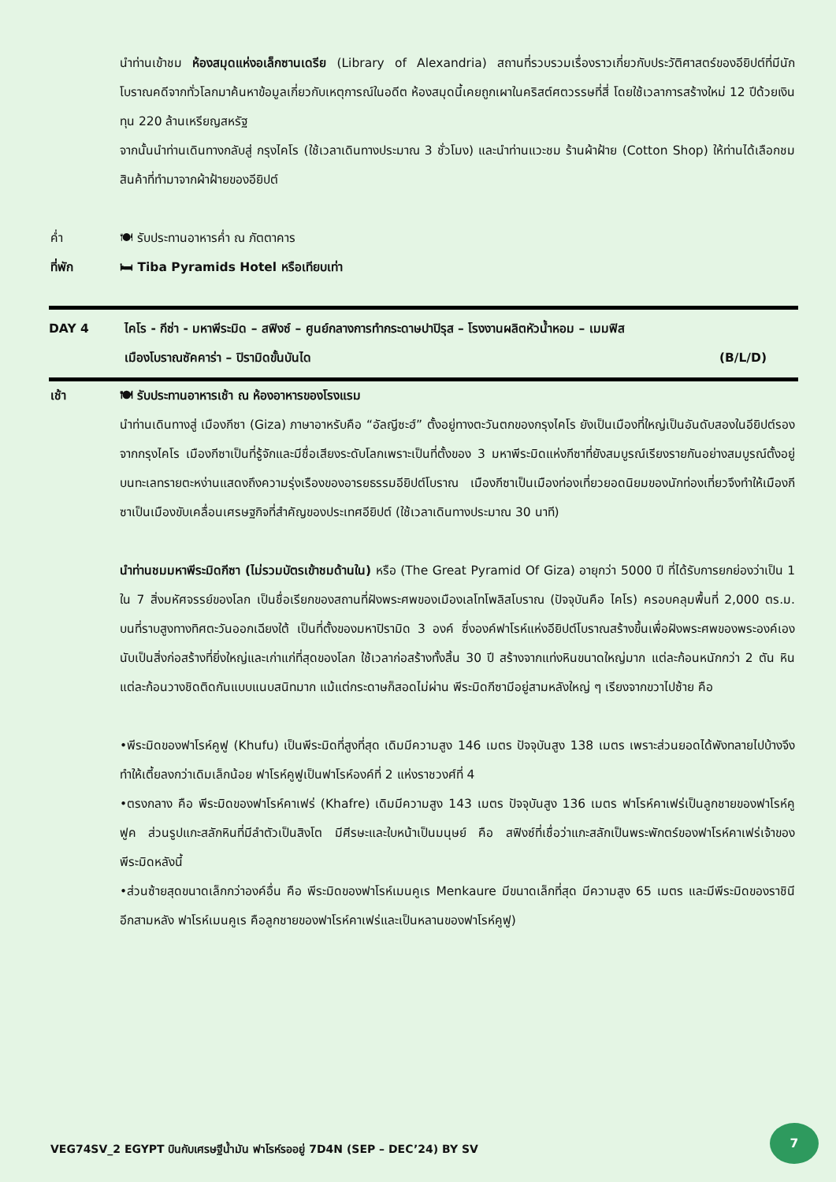นำท่านเข้าชม ห้องสมุดแห่งอเล็กซานเดรีย (Library of Alexandria) สถานที่รวบรวมเรื่องราวเกี่ยวกับประวัติศาสตร์ของอียิปต์ที่มีนักโบราณคดีจากทั่วโลกมาค้นหาข้อมูลเกี่ยวกับเหตุการณ์ในอดีต ห้องสมุดนี้เคยถูกเผาในคริสต์ศตวรรษที่สี่ โดยใช้เวลาการสร้างใหม่ 12 ปีด้วยเงินทุน 220 ล้านเหรียญสหรัฐ
จากนั้นนำท่านเดินทางกลับสู่ กรุงไคโร (ใช้เวลาเดินทางประมาณ 3 ชั่วโมง) และนำท่านแวะชม ร้านผ้าฝ้าย (Cotton Shop) ให้ท่านได้เลือกชมสินค้าที่ทำมาจากผ้าฝ้ายของอียิปต์
ค่ำ 🍽 รับประทานอาหารค่ำ ณ ภัตตาคาร
ที่พัก 🛏 Tiba Pyramids Hotel หรือเทียบเท่า
DAY 4 ไคโร - กีซ่า - มหาพีระมิด – สฟิงซ์ – ศูนย์กลางการทำกระดาษปาปิรุส – โรงงานผลิตหัวน้ำหอม – เมมฟิส
เมืองโบราณซัคคาร่า – ปิรามิดขั้นบันได (B/L/D)
เช้า 🍽 รับประทานอาหารเช้า ณ ห้องอาหารของโรงแรม
นำท่านเดินทางสู่ เมืองกีซา (Giza) ภาษาอาหรับคือ “อัลญีซะฮ์” ตั้งอยู่ทางตะวันตกของกรุงไคโร ยังเป็นเมืองที่ใหญ่เป็นอันดับสองในอียิปต์รองจากกรุงไคโร เมืองกีซาเป็นที่รู้จักและมีชื่อเสียงระดับโลกเพราะเป็นที่ตั้งของ 3 มหาพีระมิดแห่งกีซาที่ยังสมบูรณ์เรียงรายกันอย่างสมบูรณ์ตั้งอยู่บนทะเลทรายตะหง่านแสดงถึงความรุ่งเรืองของอารยธรรมอียิปต์โบราณ เมืองกีซาเป็นเมืองท่องเที่ยวยอดนิยมของนักท่องเที่ยวจึงทำให้เมืองกีซาเป็นเมืองขับเคลื่อนเศรษฐกิจที่สำคัญของประเทศอียิปต์ (ใช้เวลาเดินทางประมาณ 30 นาที)
นำท่านชมมหาพีระมิดกีซา (ไม่รวมบัตรเข้าชมด้านใน) หรือ (The Great Pyramid Of Giza) อายุกว่า 5000 ปี ที่ได้รับการยกย่องว่าเป็น 1 ใน 7 สิ่งมหัศจรรย์ของโลก เป็นชื่อเรียกของสถานที่ฝังพระศพของเมืองเลโทโพลิสโบราณ (ปัจจุบันคือ ไคโร) ครอบคลุมพื้นที่ 2,000 ตร.ม. บนที่ราบสูงทางทิศตะวันออกเฉียงใต้ เป็นที่ตั้งของมหาปิรามิด 3 องค์ ซึ่งองค์ฟาโรห์แห่งอียิปต์โบราณสร้างขึ้นเพื่อฝังพระศพของพระองค์เอง นับเป็นสิ่งก่อสร้างที่ยิ่งใหญ่และเก่าแก่ที่สุดของโลก ใช้เวลาก่อสร้างทั้งสิ้น 30 ปี สร้างจากแท่งหินขนาดใหญ่มาก แต่ละก้อนหนักกว่า 2 ตัน หินแต่ละก้อนวางชิดติดกันแบบแนบสนิทมาก แม้แต่กระดาษก็สอดไม่ผ่าน พีระมิดกีซามีอยู่สามหลังใหญ่ ๆ เรียงจากขวาไปซ้าย คือ
•พีระมิดของฟาโรห์คูฟู (Khufu) เป็นพีระมิดที่สูงที่สุด เดิมมีความสูง 146 เมตร ปัจจุบันสูง 138 เมตร เพราะส่วนยอดได้พังทลายไปบ้างจึงทำให้เตี้ยลงกว่าเดิมเล็กน้อย ฟาโรห์คูฟูเป็นฟาโรห์องค์ที่ 2 แห่งราชวงศ์ที่ 4
•ตรงกลาง คือ พีระมิดของฟาโรห์คาเฟร่ (Khafre) เดิมมีความสูง 143 เมตร ปัจจุบันสูง 136 เมตร ฟาโรห์คาเฟร่เป็นลูกชายของฟาโรห์คูฟูค ส่วนรูปแกะสลักหินที่มีลำตัวเป็นสิงโต มีศีรษะและใบหน้าเป็นมนุษย์ คือ สฟิงซ์ที่เชื่อว่าแกะสลักเป็นพระพักตร์ของฟาโรห์คาเฟร่เจ้าของพีระมิดหลังนี้
•ส่วนซ้ายสุดขนาดเล็กกว่าองค์อื่น คือ พีระมิดของฟาโรห์เมนคูเร Menkaure มีขนาดเล็กที่สุด มีความสูง 65 เมตร และมีพีระมิดของราชินีอีกสามหลัง ฟาโรห์เมนคูเร คือลูกชายของฟาโรห์คาเฟร่และเป็นหลานของฟาโรห์คูฟู)
VEG74SV_2 EGYPT บินกับเศรษฐีน้ำมัน ฟาโรห์รออยู่ 7D4N (SEP – DEC’24) BY SV
7